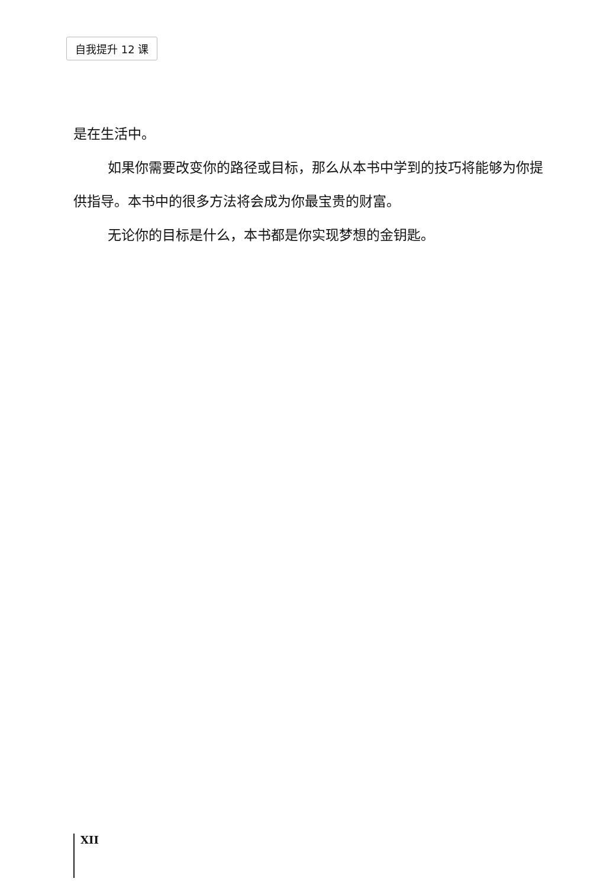自我提升 12 课
是在生活中。
如果你需要改变你的路径或目标，那么从本书中学到的技巧将能够为你提供指导。本书中的很多方法将会成为你最宝贵的财富。
无论你的目标是什么，本书都是你实现梦想的金钥匙。
XII